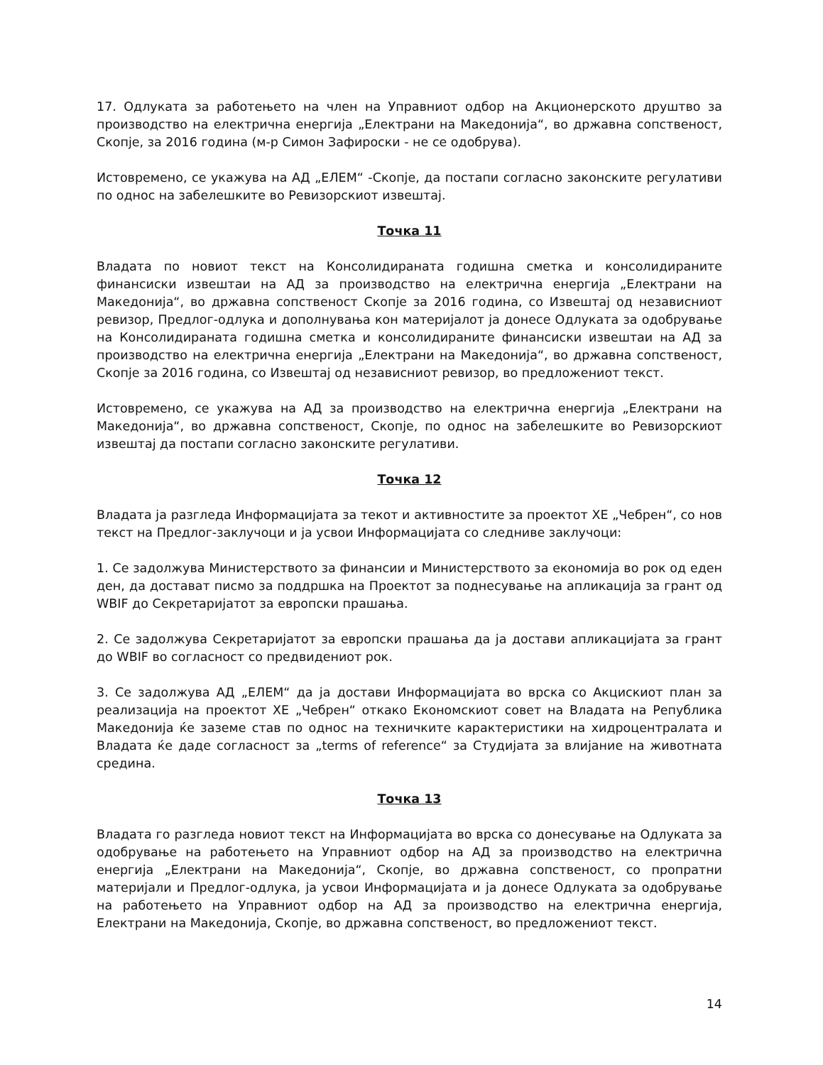17. Одлуката за работењето на член на Управниот одбор на Акционерското друштво за производство на електрична енергија „Електрани на Македонија“, во државна сопственост, Скопје, за 2016 година (м-р Симон Зафироски - не се одобрува).
Истовремено, се укажува на АД „ЕЛЕМ“ -Скопје, да постапи согласно законските регулативи по однос на забелешките во Ревизорскиот извештај.
Точка 11
Владата по новиот текст на Консолидираната годишна сметка и консолидираните финансиски извештаи на АД за производство на електрична енергија „Електрани на Македонија“, во државна сопственост Скопје за 2016 година, со Извештај од независниот ревизор, Предлог-одлука и дополнувања кон материјалот ја донесе Одлуката за одобрување на Консолидираната годишна сметка и консолидираните финансиски извештаи на АД за производство на електрична енергија „Електрани на Македонија“, во државна сопственост, Скопје за 2016 година, со Извештај од независниот ревизор, во предложениот текст.
Истовремено, се укажува на АД за производство на електрична енергија „Електрани на Македонија“, во државна сопственост, Скопје, по однос на забелешките во Ревизорскиот извештај да постапи согласно законските регулативи.
Точка 12
Владата ја разгледа Информацијата за текот и активностите за проектот ХЕ „Чебрен“, со нов текст на Предлог-заклучоци и ја усвои Информацијата со следниве заклучоци:
1. Се задолжува Министерството за финансии и Министерството за економија во рок од еден ден, да доставaт писмо за поддршка на Проектот за поднесување на апликација за грант од WBIF до Секретаријатот за европски прашања.
2. Се задолжува Секретаријатот за европски прашања да ја достави апликацијата за грант до WBIF во согласност со предвидениот рок.
3. Се задолжува АД „ЕЛЕМ“ да ја достави Информацијата во врска со Акцискиот план за реализација на проектот ХЕ „Чебрен“ откако Економскиот совет на Владата на Република Македонија ќе заземе став по однос на техничките карактеристики на хидроцентралата и Владата ќе даде согласност за „terms of reference“ за Студијата за влијание на животната средина.
Точка 13
Владата го разгледа новиот текст на Информацијата во врска со донесување на Одлуката за одобрување на работењето на Управниот одбор на АД за производство на електрична енергија „Електрани на Македонија“, Скопје, во државна сопственост, со пропратни материјали и Предлог-одлука, ја усвои Информацијата и ја донесе Одлуката за одобрување на работењето на Управниот одбор на АД за производство на електрична енергија, Електрани на Македонија, Скопје, во државна сопственост, во предложениот текст.
14